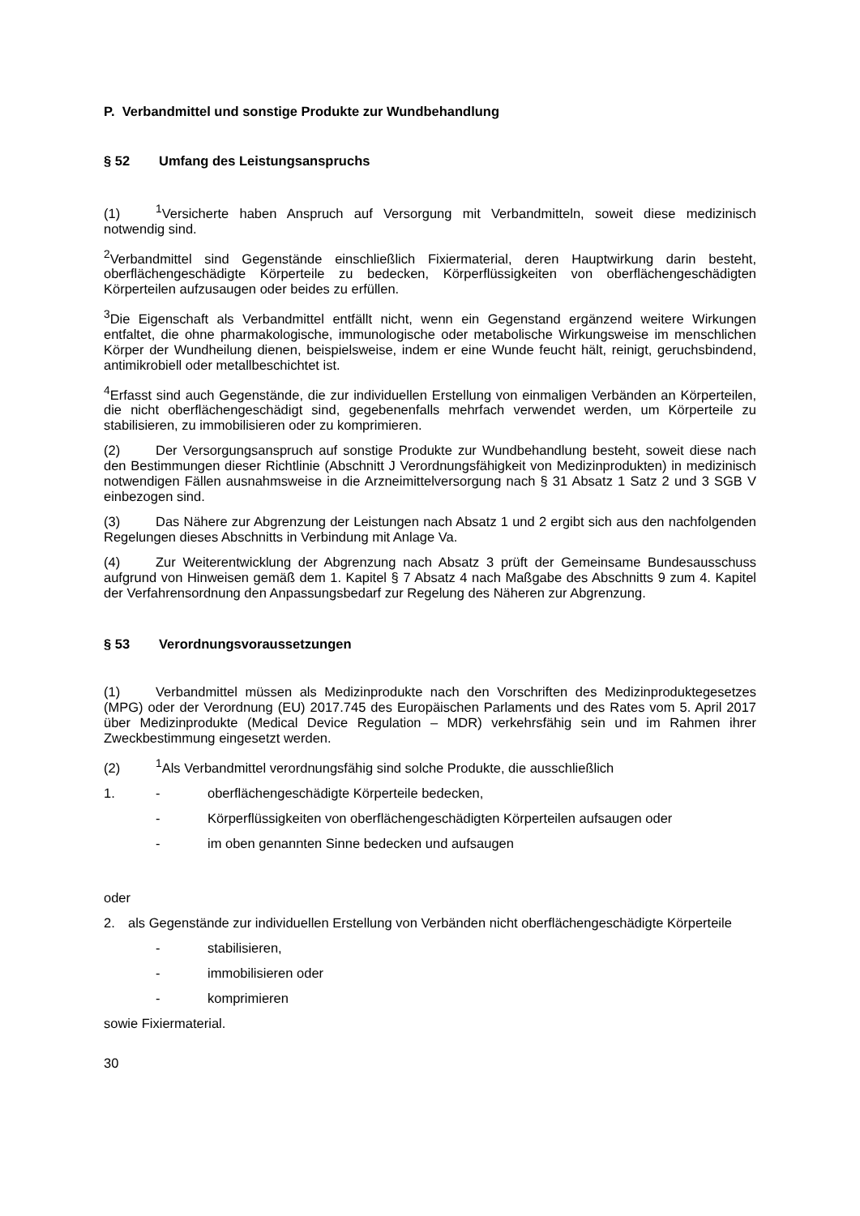P. Verbandmittel und sonstige Produkte zur Wundbehandlung
§ 52 Umfang des Leistungsanspruchs
(1)<sup>1</sup>Versicherte haben Anspruch auf Versorgung mit Verbandmitteln, soweit diese medizinisch notwendig sind.
<sup>2</sup> Verbandmittel sind Gegenstände einschließlich Fixiermaterial, deren Hauptwirkung darin besteht, oberflächengeschädigte Körperteile zu bedecken, Körperflüssigkeiten von oberflächengeschädigten Körperteilen aufzusaugen oder beides zu erfüllen.
<sup>3</sup> Die Eigenschaft als Verbandmittel entfällt nicht, wenn ein Gegenstand ergänzend weitere Wirkungen entfaltet, die ohne pharmakologische, immunologische oder metabolische Wirkungsweise im menschlichen Körper der Wundheilung dienen, beispielsweise, indem er eine Wunde feucht hält, reinigt, geruchsbindend, antimikrobiell oder metallbeschichtet ist.
<sup>4</sup> Erfasst sind auch Gegenstände, die zur individuellen Erstellung von einmaligen Verbänden an Körperteilen, die nicht oberflächengeschädigt sind, gegebenenfalls mehrfach verwendet werden, um Körperteile zu stabilisieren, zu immobilisieren oder zu komprimieren.
(2) Der Versorgungsanspruch auf sonstige Produkte zur Wundbehandlung besteht, soweit diese nach den Bestimmungen dieser Richtlinie (Abschnitt J Verordnungsfähigkeit von Medizinprodukten) in medizinisch notwendigen Fällen ausnahmsweise in die Arzneimittelversorgung nach § 31 Absatz 1 Satz 2 und 3 SGB V einbezogen sind.
(3) Das Nähere zur Abgrenzung der Leistungen nach Absatz 1 und 2 ergibt sich aus den nachfolgenden Regelungen dieses Abschnitts in Verbindung mit Anlage Va.
(4) Zur Weiterentwicklung der Abgrenzung nach Absatz 3 prüft der Gemeinsame Bundesausschuss aufgrund von Hinweisen gemäß dem 1. Kapitel § 7 Absatz 4 nach Maßgabe des Abschnitts 9 zum 4. Kapitel der Verfahrensordnung den Anpassungsbedarf zur Regelung des Näheren zur Abgrenzung.
§ 53 Verordnungsvoraussetzungen
(1) Verbandmittel müssen als Medizinprodukte nach den Vorschriften des Medizinproduktegesetzes (MPG) oder der Verordnung (EU) 2017.745 des Europäischen Parlaments und des Rates vom 5. April 2017 über Medizinprodukte (Medical Device Regulation – MDR) verkehrsfähig sein und im Rahmen ihrer Zweckbestimmung eingesetzt werden.
(2)<sup>1</sup>Als Verbandmittel verordnungsfähig sind solche Produkte, die ausschließlich
1. - oberflächengeschädigte Körperteile bedecken,
- Körperflüssigkeiten von oberflächengeschädigten Körperteilen aufsaugen oder
- im oben genannten Sinne bedecken und aufsaugen
oder
2. als Gegenstände zur individuellen Erstellung von Verbänden nicht oberflächengeschädigte Körperteile
- stabilisieren,
- immobilisieren oder
- komprimieren
sowie Fixiermaterial.
30